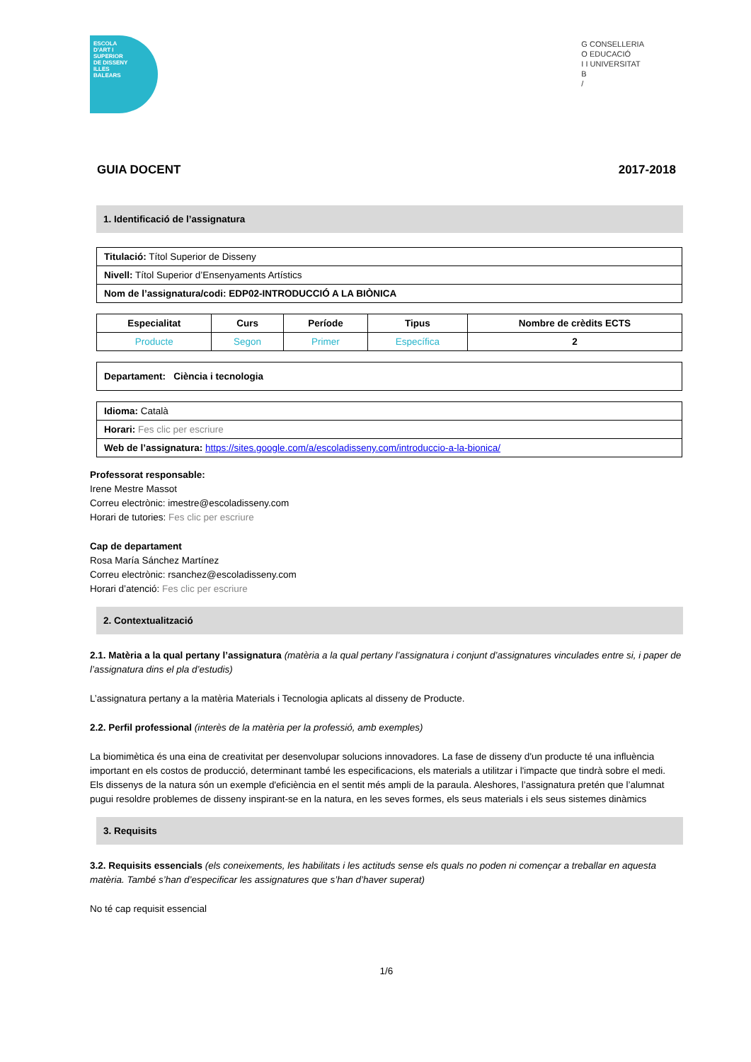ESCOLA
D'ART I
SUPERIOR
DE DISSENY
ILLES
BALEARS
G CONSELLERIA
O EDUCACIÓ
I I UNIVERSITAT
B
/
GUIA DOCENT 2017-2018
1. Identificació de l’assignatura
| Titulació: Títol Superior de Disseny |
| Nivell: Títol Superior d’Ensenyaments Artístics |
| Nom de l’assignatura/codi: EDP02-INTRODUCCIÓ A LA BIÒNICA |
| Especialitat | Curs | Període | Tipus | Nombre de crèdits ECTS |
| --- | --- | --- | --- | --- |
| Producte | Segon | Primer | Específica | 2 |
| Departament: Ciència i tecnologia |
| Idioma: Català |
| Horari: Fes clic per escriure |
| Web de l’assignatura: https://sites.google.com/a/escoladisseny.com/introduccio-a-la-bionica/ |
Professorat responsable:
Irene Mestre Massot
Correu electrònic: imestre@escoladisseny.com
Horari de tutories: Fes clic per escriure
Cap de departament
Rosa María Sánchez Martínez
Correu electrònic: rsanchez@escoladisseny.com
Horari d’atenció: Fes clic per escriure
2. Contextualització
2.1. Matèria a la qual pertany l’assignatura (matèria a la qual pertany l’assignatura i conjunt d’assignatures vinculades entre si, i paper de l’assignatura dins el pla d’estudis)
L’assignatura pertany a la matèria Materials i Tecnologia aplicats al disseny de Producte.
2.2. Perfil professional (interès de la matèria per la professió, amb exemples)
La biomimètica és una eina de creativitat per desenvolupar solucions innovadores. La fase de disseny d'un producte té una influència important en els costos de producció, determinant també les especificacions, els materials a utilitzar i l'impacte que tindrà sobre el medi.
Els dissenys de la natura són un exemple d'eficiència en el sentit més ampli de la paraula. Aleshores, l’assignatura pretén que l’alumnat pugui resoldre problemes de disseny inspirant-se en la natura, en les seves formes, els seus materials i els seus sistemes dinàmics
3. Requisits
3.2. Requisits essencials (els coneixements, les habilitats i les actituds sense els quals no poden ni començar a treballar en aquesta matèria. També s’han d’especificar les assignatures que s’han d’haver superat)
No té cap requisit essencial
1/6